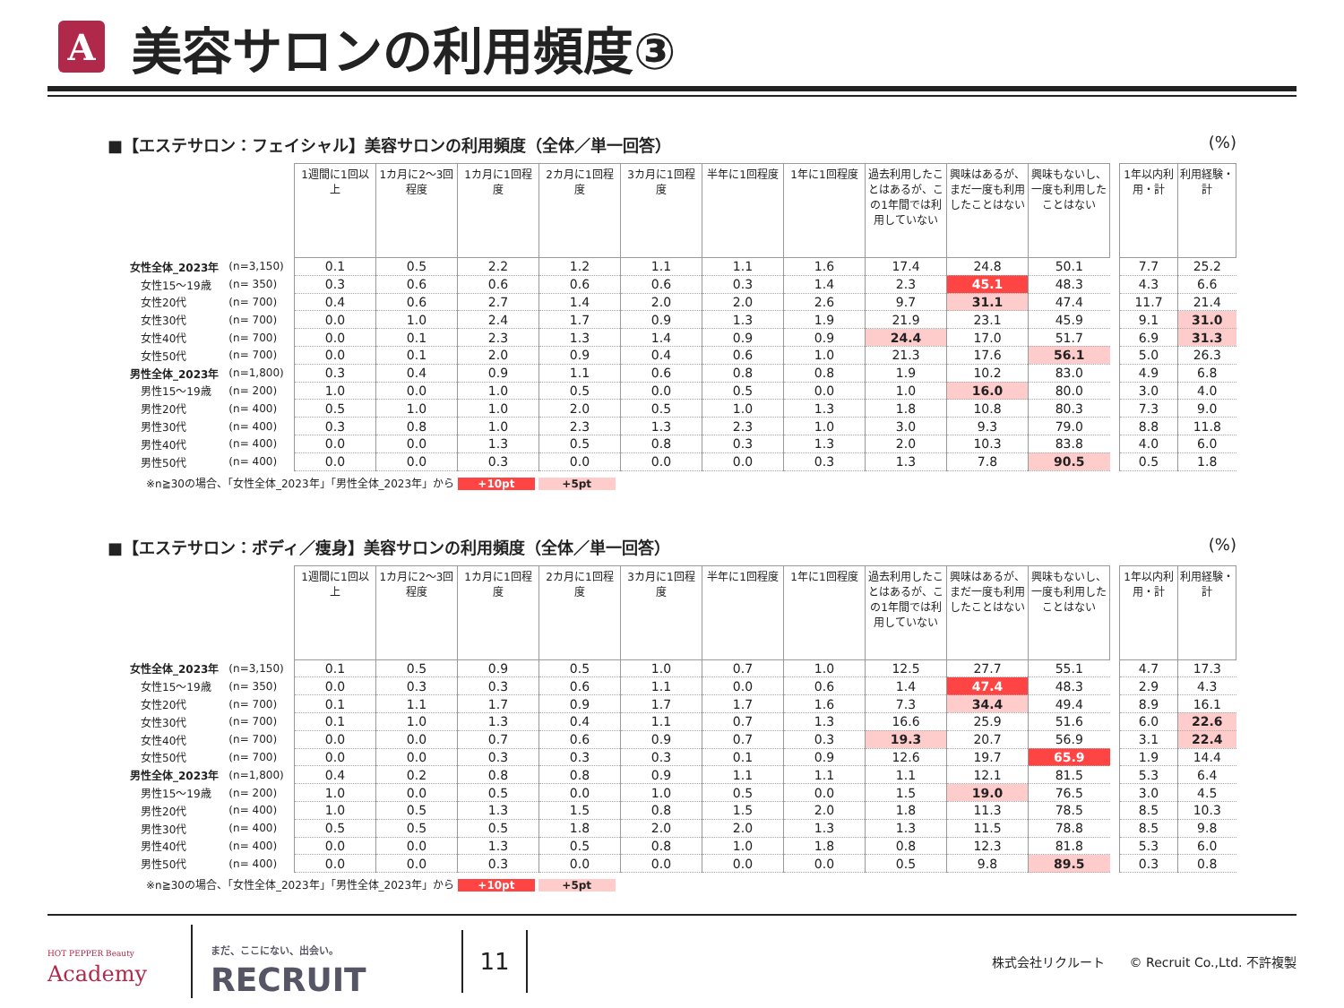A
美容サロンの利用頻度③
■【エステサロン：フェイシャル】美容サロンの利用頻度（全体／単一回答） (%)
| | | 1週間に1回以上 | 1カ月に2～3回程度 | 1カ月に1回程度 | 2カ月に1回程度 | 3カ月に1回程度 | 半年に1回程度 | 1年に1回程度 | 過去利用したことはあるが、この1年間では利用していない | 興味はあるが、まだ一度も利用したことはない | 興味もないし、一度も利用したことはない | | 1年以内利用・計 | 利用経験・計 |
| 女性全体_2023年 | (n=3,150) | 0.1 | 0.5 | 2.2 | 1.2 | 1.1 | 1.1 | 1.6 | 17.4 | 24.8 | 50.1 | | 7.7 | 25.2 |
| 女性15～19歳 | (n= 350) | 0.3 | 0.6 | 0.6 | 0.6 | 0.6 | 0.3 | 1.4 | 2.3 | 45.1 | 48.3 | | 4.3 | 6.6 |
| 女性20代 | (n= 700) | 0.4 | 0.6 | 2.7 | 1.4 | 2.0 | 2.0 | 2.6 | 9.7 | 31.1 | 47.4 | | 11.7 | 21.4 |
| 女性30代 | (n= 700) | 0.0 | 1.0 | 2.4 | 1.7 | 0.9 | 1.3 | 1.9 | 21.9 | 23.1 | 45.9 | | 9.1 | 31.0 |
| 女性40代 | (n= 700) | 0.0 | 0.1 | 2.3 | 1.3 | 1.4 | 0.9 | 0.9 | 24.4 | 17.0 | 51.7 | | 6.9 | 31.3 |
| 女性50代 | (n= 700) | 0.0 | 0.1 | 2.0 | 0.9 | 0.4 | 0.6 | 1.0 | 21.3 | 17.6 | 56.1 | | 5.0 | 26.3 |
| 男性全体_2023年 | (n=1,800) | 0.3 | 0.4 | 0.9 | 1.1 | 0.6 | 0.8 | 0.8 | 1.9 | 10.2 | 83.0 | | 4.9 | 6.8 |
| 男性15～19歳 | (n= 200) | 1.0 | 0.0 | 1.0 | 0.5 | 0.0 | 0.5 | 0.0 | 1.0 | 16.0 | 80.0 | | 3.0 | 4.0 |
| 男性20代 | (n= 400) | 0.5 | 1.0 | 1.0 | 2.0 | 0.5 | 1.0 | 1.3 | 1.8 | 10.8 | 80.3 | | 7.3 | 9.0 |
| 男性30代 | (n= 400) | 0.3 | 0.8 | 1.0 | 2.3 | 1.3 | 2.3 | 1.0 | 3.0 | 9.3 | 79.0 | | 8.8 | 11.8 |
| 男性40代 | (n= 400) | 0.0 | 0.0 | 1.3 | 0.5 | 0.8 | 0.3 | 1.3 | 2.0 | 10.3 | 83.8 | | 4.0 | 6.0 |
| 男性50代 | (n= 400) | 0.0 | 0.0 | 0.3 | 0.0 | 0.0 | 0.0 | 0.3 | 1.3 | 7.8 | 90.5 | | 0.5 | 1.8 |
※n≧30の場合、「女性全体_2023年」「男性全体_2023年」から +10pt +5pt
■【エステサロン：ボディ／痩身】美容サロンの利用頻度（全体／単一回答） (%)
| | | 1週間に1回以上 | 1カ月に2～3回程度 | 1カ月に1回程度 | 2カ月に1回程度 | 3カ月に1回程度 | 半年に1回程度 | 1年に1回程度 | 過去利用したことはあるが、この1年間では利用していない | 興味はあるが、まだ一度も利用したことはない | 興味もないし、一度も利用したことはない | | 1年以内利用・計 | 利用経験・計 |
| 女性全体_2023年 | (n=3,150) | 0.1 | 0.5 | 0.9 | 0.5 | 1.0 | 0.7 | 1.0 | 12.5 | 27.7 | 55.1 | | 4.7 | 17.3 |
| 女性15～19歳 | (n= 350) | 0.0 | 0.3 | 0.3 | 0.6 | 1.1 | 0.0 | 0.6 | 1.4 | 47.4 | 48.3 | | 2.9 | 4.3 |
| 女性20代 | (n= 700) | 0.1 | 1.1 | 1.7 | 0.9 | 1.7 | 1.7 | 1.6 | 7.3 | 34.4 | 49.4 | | 8.9 | 16.1 |
| 女性30代 | (n= 700) | 0.1 | 1.0 | 1.3 | 0.4 | 1.1 | 0.7 | 1.3 | 16.6 | 25.9 | 51.6 | | 6.0 | 22.6 |
| 女性40代 | (n= 700) | 0.0 | 0.0 | 0.7 | 0.6 | 0.9 | 0.7 | 0.3 | 19.3 | 20.7 | 56.9 | | 3.1 | 22.4 |
| 女性50代 | (n= 700) | 0.0 | 0.0 | 0.3 | 0.3 | 0.3 | 0.1 | 0.9 | 12.6 | 19.7 | 65.9 | | 1.9 | 14.4 |
| 男性全体_2023年 | (n=1,800) | 0.4 | 0.2 | 0.8 | 0.8 | 0.9 | 1.1 | 1.1 | 1.1 | 12.1 | 81.5 | | 5.3 | 6.4 |
| 男性15～19歳 | (n= 200) | 1.0 | 0.0 | 0.5 | 0.0 | 1.0 | 0.5 | 0.0 | 1.5 | 19.0 | 76.5 | | 3.0 | 4.5 |
| 男性20代 | (n= 400) | 1.0 | 0.5 | 1.3 | 1.5 | 0.8 | 1.5 | 2.0 | 1.8 | 11.3 | 78.5 | | 8.5 | 10.3 |
| 男性30代 | (n= 400) | 0.5 | 0.5 | 0.5 | 1.8 | 2.0 | 2.0 | 1.3 | 1.3 | 11.5 | 78.8 | | 8.5 | 9.8 |
| 男性40代 | (n= 400) | 0.0 | 0.0 | 1.3 | 0.5 | 0.8 | 1.0 | 1.8 | 0.8 | 12.3 | 81.8 | | 5.3 | 6.0 |
| 男性50代 | (n= 400) | 0.0 | 0.0 | 0.3 | 0.0 | 0.0 | 0.0 | 0.0 | 0.5 | 9.8 | 89.5 | | 0.3 | 0.8 |
※n≧30の場合、「女性全体_2023年」「男性全体_2023年」から +10pt +5pt
HOT PEPPER Beauty
Academy
まだ、ここにない、出会い。
RECRUIT
11
株式会社リクルート　　© Recruit Co.,Ltd. 不許複製